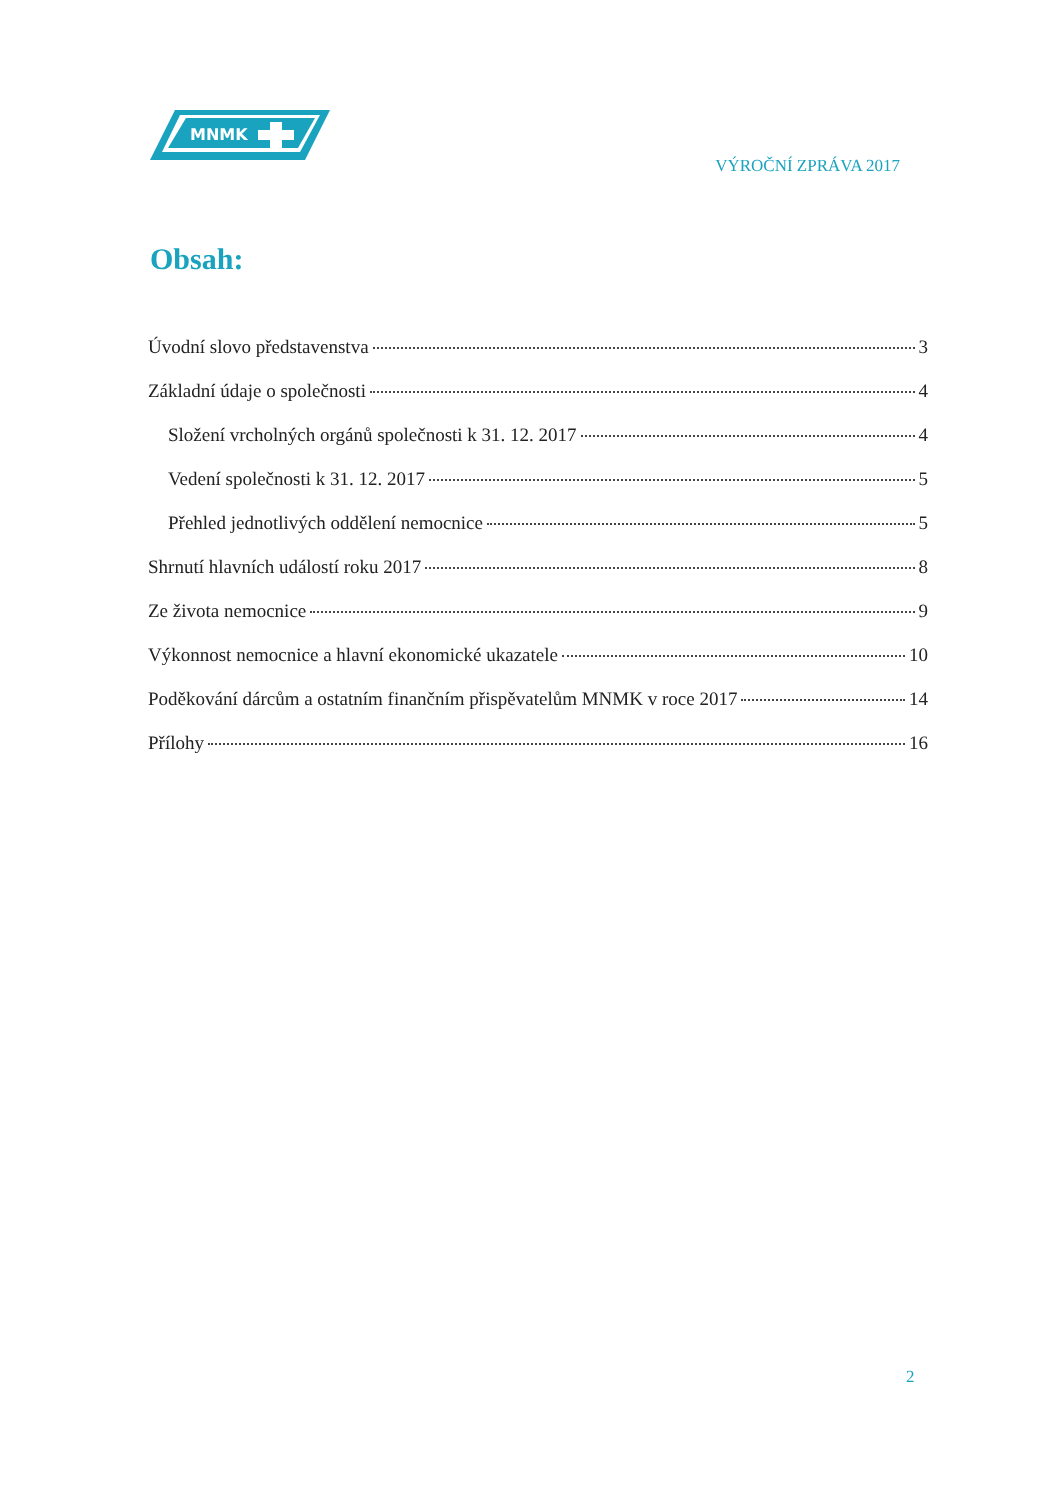MNMK
VÝROČNÍ ZPRÁVA 2017
Obsah:
Úvodní slovo představenstva 3
Základní údaje o společnosti 4
Složení vrcholných orgánů společnosti k 31. 12. 2017 4
Vedení společnosti k 31. 12. 2017 5
Přehled jednotlivých oddělení nemocnice 5
Shrnutí hlavních událostí roku 2017 8
Ze života nemocnice 9
Výkonnost nemocnice a hlavní ekonomické ukazatele 10
Poděkování dárcům a ostatním finančním přispěvatelům MNMK v roce 2017 14
Přílohy 16
2